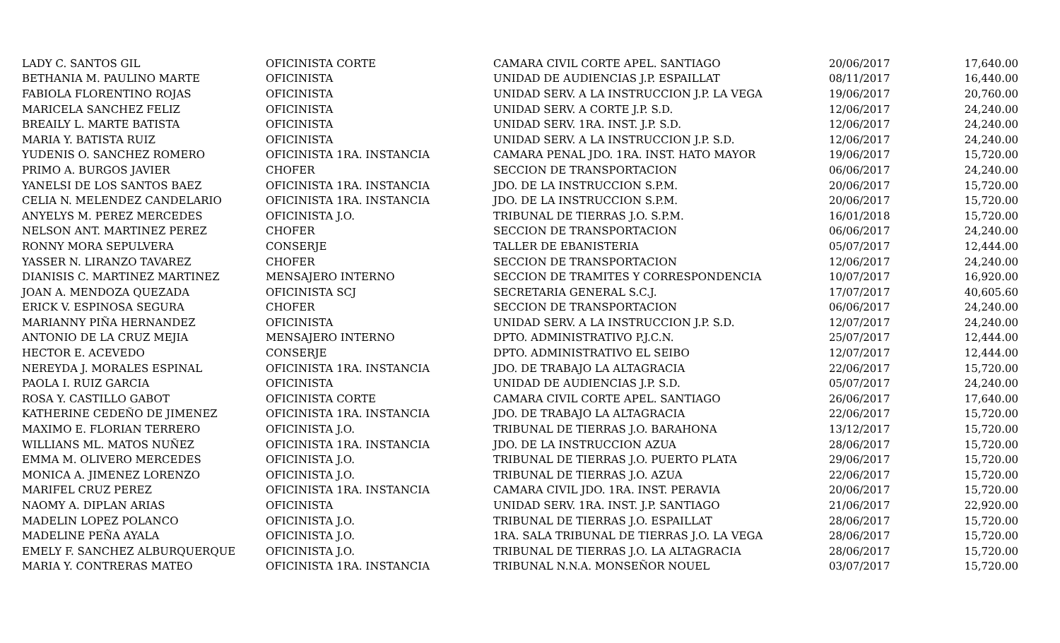| LADY C. SANTOS GIL | OFICINISTA CORTE | CAMARA CIVIL CORTE APEL. SANTIAGO | 20/06/2017 | 17,640.00 |
| BETHANIA M. PAULINO MARTE | OFICINISTA | UNIDAD DE AUDIENCIAS J.P. ESPAILLAT | 08/11/2017 | 16,440.00 |
| FABIOLA FLORENTINO ROJAS | OFICINISTA | UNIDAD SERV. A LA INSTRUCCION J.P. LA VEGA | 19/06/2017 | 20,760.00 |
| MARICELA SANCHEZ FELIZ | OFICINISTA | UNIDAD SERV. A CORTE J.P. S.D. | 12/06/2017 | 24,240.00 |
| BREAILY L. MARTE BATISTA | OFICINISTA | UNIDAD SERV. 1RA. INST. J.P. S.D. | 12/06/2017 | 24,240.00 |
| MARIA Y. BATISTA RUIZ | OFICINISTA | UNIDAD SERV. A LA INSTRUCCION J.P. S.D. | 12/06/2017 | 24,240.00 |
| YUDENIS O. SANCHEZ ROMERO | OFICINISTA 1RA. INSTANCIA | CAMARA PENAL JDO. 1RA. INST. HATO MAYOR | 19/06/2017 | 15,720.00 |
| PRIMO A. BURGOS JAVIER | CHOFER | SECCION DE TRANSPORTACION | 06/06/2017 | 24,240.00 |
| YANELSI DE LOS SANTOS BAEZ | OFICINISTA 1RA. INSTANCIA | JDO. DE LA INSTRUCCION S.P.M. | 20/06/2017 | 15,720.00 |
| CELIA N. MELENDEZ CANDELARIO | OFICINISTA 1RA. INSTANCIA | JDO. DE LA INSTRUCCION S.P.M. | 20/06/2017 | 15,720.00 |
| ANYELYS M. PEREZ MERCEDES | OFICINISTA J.O. | TRIBUNAL DE TIERRAS J.O. S.P.M. | 16/01/2018 | 15,720.00 |
| NELSON ANT. MARTINEZ PEREZ | CHOFER | SECCION DE TRANSPORTACION | 06/06/2017 | 24,240.00 |
| RONNY MORA SEPULVERA | CONSERJE | TALLER DE EBANISTERIA | 05/07/2017 | 12,444.00 |
| YASSER N. LIRANZO TAVAREZ | CHOFER | SECCION DE TRANSPORTACION | 12/06/2017 | 24,240.00 |
| DIANISIS C. MARTINEZ MARTINEZ | MENSAJERO INTERNO | SECCION DE TRAMITES Y CORRESPONDENCIA | 10/07/2017 | 16,920.00 |
| JOAN A. MENDOZA QUEZADA | OFICINISTA SCJ | SECRETARIA GENERAL S.C.J. | 17/07/2017 | 40,605.60 |
| ERICK V. ESPINOSA SEGURA | CHOFER | SECCION DE TRANSPORTACION | 06/06/2017 | 24,240.00 |
| MARIANNY PIÑA HERNANDEZ | OFICINISTA | UNIDAD SERV. A LA INSTRUCCION J.P. S.D. | 12/07/2017 | 24,240.00 |
| ANTONIO DE LA CRUZ MEJIA | MENSAJERO INTERNO | DPTO. ADMINISTRATIVO P.J.C.N. | 25/07/2017 | 12,444.00 |
| HECTOR E. ACEVEDO | CONSERJE | DPTO. ADMINISTRATIVO EL SEIBO | 12/07/2017 | 12,444.00 |
| NEREYDA J. MORALES ESPINAL | OFICINISTA 1RA. INSTANCIA | JDO. DE TRABAJO LA ALTAGRACIA | 22/06/2017 | 15,720.00 |
| PAOLA I. RUIZ GARCIA | OFICINISTA | UNIDAD DE AUDIENCIAS J.P. S.D. | 05/07/2017 | 24,240.00 |
| ROSA Y. CASTILLO GABOT | OFICINISTA CORTE | CAMARA CIVIL CORTE APEL. SANTIAGO | 26/06/2017 | 17,640.00 |
| KATHERINE CEDEÑO DE JIMENEZ | OFICINISTA 1RA. INSTANCIA | JDO. DE TRABAJO LA ALTAGRACIA | 22/06/2017 | 15,720.00 |
| MAXIMO E. FLORIAN TERRERO | OFICINISTA J.O. | TRIBUNAL DE TIERRAS J.O. BARAHONA | 13/12/2017 | 15,720.00 |
| WILLIANS ML. MATOS NUÑEZ | OFICINISTA 1RA. INSTANCIA | JDO. DE LA INSTRUCCION AZUA | 28/06/2017 | 15,720.00 |
| EMMA M. OLIVERO MERCEDES | OFICINISTA J.O. | TRIBUNAL DE TIERRAS J.O. PUERTO PLATA | 29/06/2017 | 15,720.00 |
| MONICA A. JIMENEZ LORENZO | OFICINISTA J.O. | TRIBUNAL DE TIERRAS J.O. AZUA | 22/06/2017 | 15,720.00 |
| MARIFEL CRUZ PEREZ | OFICINISTA 1RA. INSTANCIA | CAMARA CIVIL JDO. 1RA. INST. PERAVIA | 20/06/2017 | 15,720.00 |
| NAOMY A. DIPLAN ARIAS | OFICINISTA | UNIDAD SERV. 1RA. INST. J.P. SANTIAGO | 21/06/2017 | 22,920.00 |
| MADELIN LOPEZ POLANCO | OFICINISTA J.O. | TRIBUNAL DE TIERRAS J.O. ESPAILLAT | 28/06/2017 | 15,720.00 |
| MADELINE PEÑA AYALA | OFICINISTA J.O. | 1RA. SALA TRIBUNAL DE TIERRAS J.O. LA VEGA | 28/06/2017 | 15,720.00 |
| EMELY F. SANCHEZ ALBURQUERQUE | OFICINISTA J.O. | TRIBUNAL DE TIERRAS J.O. LA ALTAGRACIA | 28/06/2017 | 15,720.00 |
| MARIA Y. CONTRERAS MATEO | OFICINISTA 1RA. INSTANCIA | TRIBUNAL N.N.A. MONSEÑOR NOUEL | 03/07/2017 | 15,720.00 |